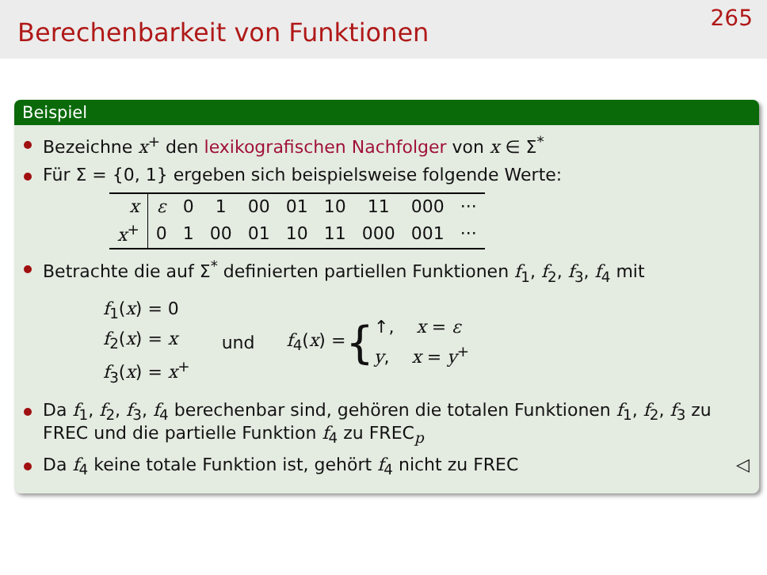Berechenbarkeit von Funktionen
265
Beispiel
Bezeichne x<sup>+</sup> den lexikografischen Nachfolger von x ∈ Σ<sup>*</sup>
Für Σ = {0, 1} ergeben sich beispielsweise folgende Werte:
| x | ε | 0 | 1 | 00 | 01 | 10 | 11 | 000 | ··· |
| x<sup>+</sup> | 0 | 1 | 00 | 01 | 10 | 11 | 000 | 001 | ··· |
Betrachte die auf Σ<sup>*</sup> definierten partiellen Funktionen f<sub>1</sub>, f<sub>2</sub>, f<sub>3</sub>, f<sub>4</sub> mit
f<sub>1</sub>(x) = 0
f<sub>2</sub>(x) = x
f<sub>3</sub>(x) = x<sup>+</sup>
und
f<sub>4</sub>(x) = {
↑, x = ε
y, x = y<sup>+</sup>
Da f<sub>1</sub>, f<sub>2</sub>, f<sub>3</sub>, f<sub>4</sub> berechenbar sind, gehören die totalen Funktionen f<sub>1</sub>, f<sub>2</sub>, f<sub>3</sub> zu FREC und die partielle Funktion f<sub>4</sub> zu FREC<sub>p</sub>
Da f<sub>4</sub> keine totale Funktion ist, gehört f<sub>4</sub> nicht zu FREC ◁